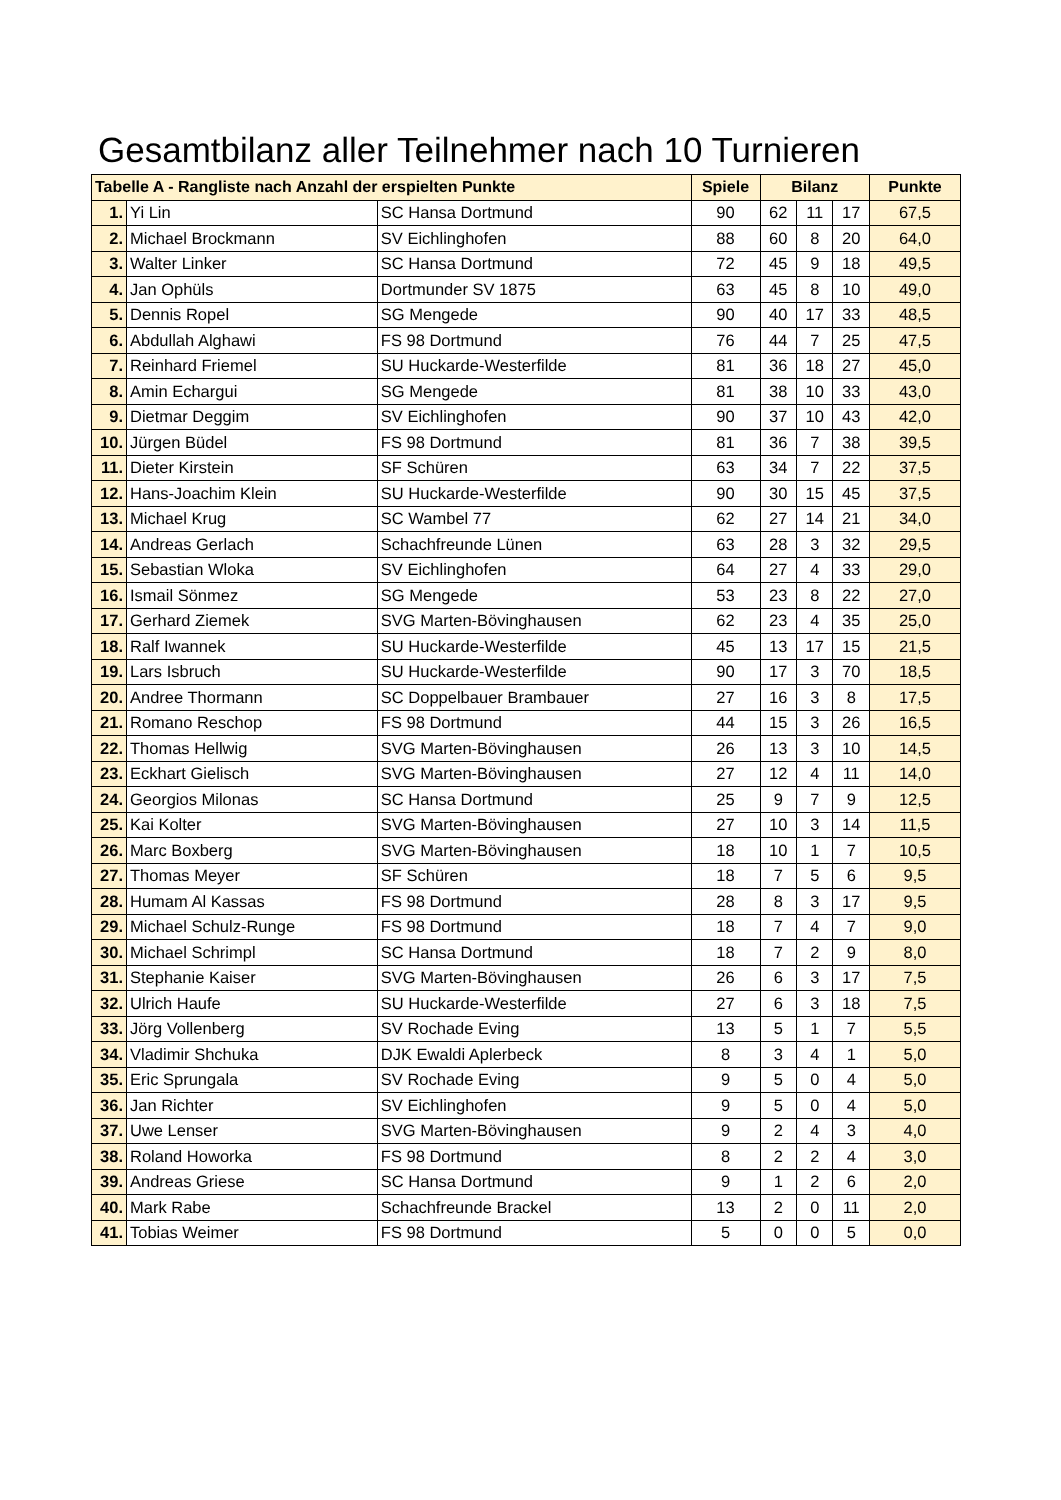Gesamtbilanz aller Teilnehmer nach 10 Turnieren
| Tabelle A - Rangliste nach Anzahl der erspielten Punkte | | | Spiele | Bilanz | | | Punkte |
| --- | --- | --- | --- | --- | --- | --- | --- |
| 1. | Yi Lin | SC Hansa Dortmund | 90 | 62 | 11 | 17 | 67,5 |
| 2. | Michael Brockmann | SV Eichlinghofen | 88 | 60 | 8 | 20 | 64,0 |
| 3. | Walter Linker | SC Hansa Dortmund | 72 | 45 | 9 | 18 | 49,5 |
| 4. | Jan Ophüls | Dortmunder SV 1875 | 63 | 45 | 8 | 10 | 49,0 |
| 5. | Dennis Ropel | SG Mengede | 90 | 40 | 17 | 33 | 48,5 |
| 6. | Abdullah Alghawi | FS 98 Dortmund | 76 | 44 | 7 | 25 | 47,5 |
| 7. | Reinhard Friemel | SU Huckarde-Westerfilde | 81 | 36 | 18 | 27 | 45,0 |
| 8. | Amin Echargui | SG Mengede | 81 | 38 | 10 | 33 | 43,0 |
| 9. | Dietmar Deggim | SV Eichlinghofen | 90 | 37 | 10 | 43 | 42,0 |
| 10. | Jürgen Büdel | FS 98 Dortmund | 81 | 36 | 7 | 38 | 39,5 |
| 11. | Dieter Kirstein | SF Schüren | 63 | 34 | 7 | 22 | 37,5 |
| 12. | Hans-Joachim Klein | SU Huckarde-Westerfilde | 90 | 30 | 15 | 45 | 37,5 |
| 13. | Michael Krug | SC Wambel 77 | 62 | 27 | 14 | 21 | 34,0 |
| 14. | Andreas Gerlach | Schachfreunde Lünen | 63 | 28 | 3 | 32 | 29,5 |
| 15. | Sebastian Wloka | SV Eichlinghofen | 64 | 27 | 4 | 33 | 29,0 |
| 16. | Ismail Sönmez | SG Mengede | 53 | 23 | 8 | 22 | 27,0 |
| 17. | Gerhard Ziemek | SVG Marten-Bövinghausen | 62 | 23 | 4 | 35 | 25,0 |
| 18. | Ralf Iwannek | SU Huckarde-Westerfilde | 45 | 13 | 17 | 15 | 21,5 |
| 19. | Lars Isbruch | SU Huckarde-Westerfilde | 90 | 17 | 3 | 70 | 18,5 |
| 20. | Andree Thormann | SC Doppelbauer Brambauer | 27 | 16 | 3 | 8 | 17,5 |
| 21. | Romano Reschop | FS 98 Dortmund | 44 | 15 | 3 | 26 | 16,5 |
| 22. | Thomas Hellwig | SVG Marten-Bövinghausen | 26 | 13 | 3 | 10 | 14,5 |
| 23. | Eckhart Gielisch | SVG Marten-Bövinghausen | 27 | 12 | 4 | 11 | 14,0 |
| 24. | Georgios Milonas | SC Hansa Dortmund | 25 | 9 | 7 | 9 | 12,5 |
| 25. | Kai Kolter | SVG Marten-Bövinghausen | 27 | 10 | 3 | 14 | 11,5 |
| 26. | Marc Boxberg | SVG Marten-Bövinghausen | 18 | 10 | 1 | 7 | 10,5 |
| 27. | Thomas Meyer | SF Schüren | 18 | 7 | 5 | 6 | 9,5 |
| 28. | Humam Al Kassas | FS 98 Dortmund | 28 | 8 | 3 | 17 | 9,5 |
| 29. | Michael Schulz-Runge | FS 98 Dortmund | 18 | 7 | 4 | 7 | 9,0 |
| 30. | Michael Schrimpl | SC Hansa Dortmund | 18 | 7 | 2 | 9 | 8,0 |
| 31. | Stephanie Kaiser | SVG Marten-Bövinghausen | 26 | 6 | 3 | 17 | 7,5 |
| 32. | Ulrich Haufe | SU Huckarde-Westerfilde | 27 | 6 | 3 | 18 | 7,5 |
| 33. | Jörg Vollenberg | SV Rochade Eving | 13 | 5 | 1 | 7 | 5,5 |
| 34. | Vladimir Shchuka | DJK Ewaldi Aplerbeck | 8 | 3 | 4 | 1 | 5,0 |
| 35. | Eric Sprungala | SV Rochade Eving | 9 | 5 | 0 | 4 | 5,0 |
| 36. | Jan Richter | SV Eichlinghofen | 9 | 5 | 0 | 4 | 5,0 |
| 37. | Uwe Lenser | SVG Marten-Bövinghausen | 9 | 2 | 4 | 3 | 4,0 |
| 38. | Roland Howorka | FS 98 Dortmund | 8 | 2 | 2 | 4 | 3,0 |
| 39. | Andreas Griese | SC Hansa Dortmund | 9 | 1 | 2 | 6 | 2,0 |
| 40. | Mark Rabe | Schachfreunde Brackel | 13 | 2 | 0 | 11 | 2,0 |
| 41. | Tobias Weimer | FS 98 Dortmund | 5 | 0 | 0 | 5 | 0,0 |